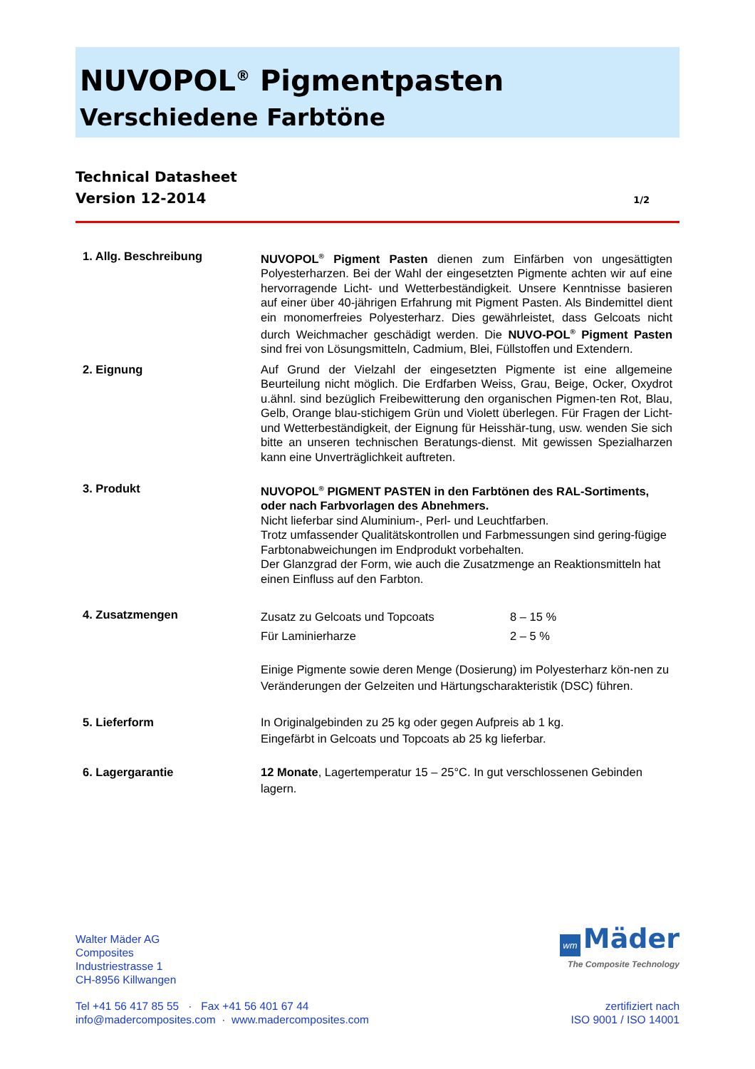NUVOPOL<sup>®</sup> Pigmentpasten
Verschiedene Farbtöne
Technical Datasheet
Version 12-2014 1/2
1. Allg. Beschreibung NUVOPOL<sup>®</sup> Pigment Pasten dienen zum Einfärben von ungesättigten Polyesterharzen. Bei der Wahl der eingesetzten Pigmente achten wir auf eine hervorragende Licht- und Wetterbeständigkeit. Unsere Kenntnisse basieren auf einer über 40-jährigen Erfahrung mit Pigment Pasten. Als Bindemittel dient ein monomerfreies Polyesterharz. Dies gewährleistet, dass Gelcoats nicht durch Weichmacher geschädigt werden. Die NUVO-POL<sup>®</sup> Pigment Pasten sind frei von Lösungsmitteln, Cadmium, Blei, Füllstoffen und Extendern.
2. Eignung Auf Grund der Vielzahl der eingesetzten Pigmente ist eine allgemeine Beurteilung nicht möglich. Die Erdfarben Weiss, Grau, Beige, Ocker, Oxydrot u.ähnl. sind bezüglich Freibewitterung den organischen Pigmen-ten Rot, Blau, Gelb, Orange blau-stichigem Grün und Violett überlegen. Für Fragen der Licht- und Wetterbeständigkeit, der Eignung für Heisshär-tung, usw. wenden Sie sich bitte an unseren technischen Beratungs-dienst. Mit gewissen Spezialharzen kann eine Unverträglichkeit auftreten.
3. Produkt NUVOPOL<sup>®</sup> PIGMENT PASTEN in den Farbtönen des RAL-Sortiments, oder nach Farbvorlagen des Abnehmers.
Nicht lieferbar sind Aluminium-, Perl- und Leuchtfarben.
Trotz umfassender Qualitätskontrollen und Farbmessungen sind gering-fügige Farbtonabweichungen im Endprodukt vorbehalten.
Der Glanzgrad der Form, wie auch die Zusatzmenge an Reaktionsmitteln hat einen Einfluss auf den Farbton.
4. Zusatzmengen
| Zusatz zu Gelcoats und Topcoats | 8 – 15 % |
| Für Laminierharze | 2 – 5 % |
Einige Pigmente sowie deren Menge (Dosierung) im Polyesterharz kön-nen zu Veränderungen der Gelzeiten und Härtungscharakteristik (DSC) führen.
5. Lieferform In Originalgebinden zu 25 kg oder gegen Aufpreis ab 1 kg.
Eingefärbt in Gelcoats und Topcoats ab 25 kg lieferbar.
6. Lagergarantie 12 Monate, Lagertemperatur 15 – 25°C. In gut verschlossenen Gebinden lagern.
Walter Mäder AG
Composites
Industriestrasse 1
CH-8956 Killwangen
wm Mäder
The Composite Technology
Tel +41 56 417 85 55 · Fax +41 56 401 67 44
info@madercomposites.com · www.madercomposites.com
zertifiziert nach
ISO 9001 / ISO 14001